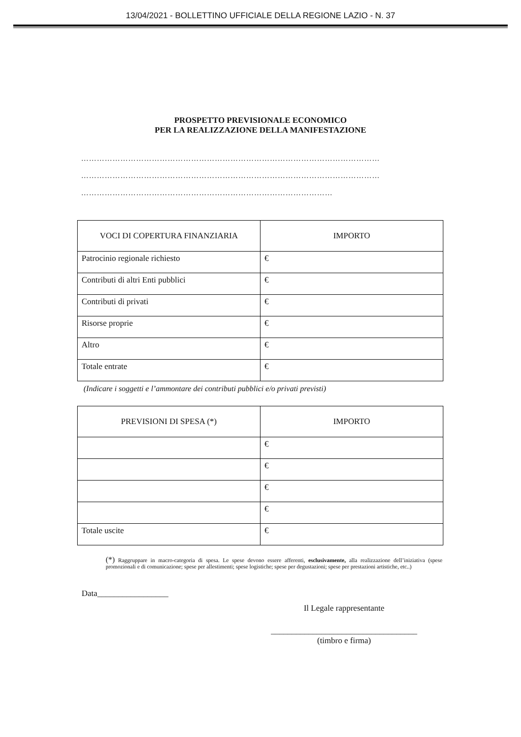13/04/2021 - BOLLETTINO UFFICIALE DELLA REGIONE LAZIO - N. 37
PROSPETTO PREVISIONALE ECONOMICO
PER LA REALIZZAZIONE DELLA MANIFESTAZIONE
……………………………………………………………………………………………………
……………………………………………………………………………………………………
……………………………………………………………………………………
| VOCI DI COPERTURA FINANZIARIA | IMPORTO |
| --- | --- |
| Patrocinio regionale richiesto | € |
| Contributi di altri Enti pubblici | € |
| Contributi di privati | € |
| Risorse proprie | € |
| Altro | € |
| Totale entrate | € |
(Indicare i soggetti e l’ammontare dei contributi pubblici e/o privati previsti)
| PREVISIONI DI SPESA (*) | IMPORTO |
| --- | --- |
| | € |
| | € |
| | € |
| | € |
| Totale uscite | € |
(*) Raggruppare in macro-categoria di spesa. Le spese devono essere afferenti, esclusivamente, alla realizzazione dell’iniziativa (spese promozionali e di comunicazione; spese per allestimenti; spese logistiche; spese per degustazioni; spese per prestazioni artistiche, etc..)
Data_________________
Il Legale rappresentante
___________________________________
(timbro e firma)